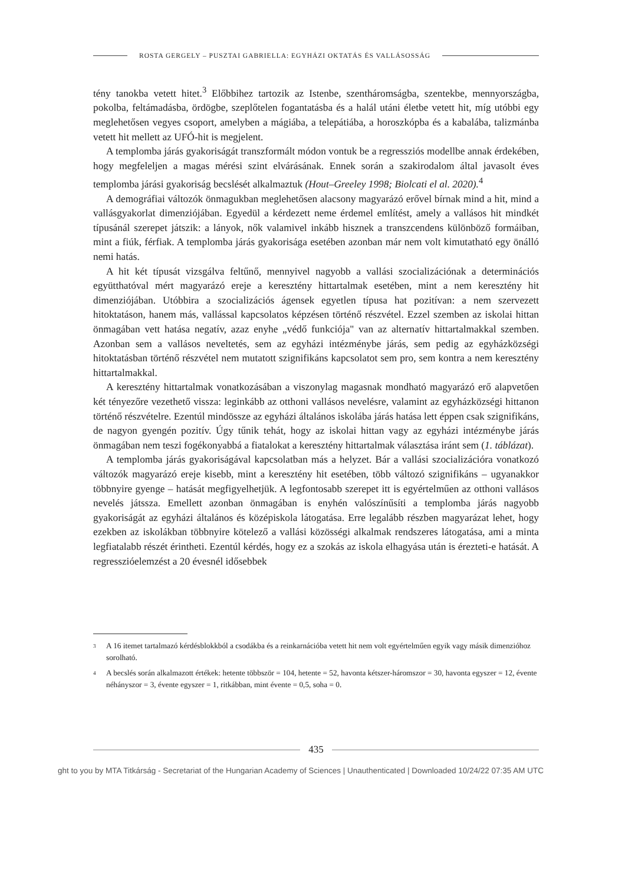ROSTA GERGELY – PUSZTAI GABRIELLA: EGYHÁZI OKTATÁS ÉS VALLÁSOSSÁG
tény tanokba vetett hitet.<sup>3</sup> Előbbihez tartozik az Istenbe, szentháromságba, szentekbe, mennyországba, pokolba, feltámadásba, ördögbe, szeplőtelen fogantatásba és a halál utáni életbe vetett hit, míg utóbbi egy meglehetősen vegyes csoport, amelyben a mágiába, a telepátiába, a horoszkópba és a kabalába, talizmánba vetett hit mellett az UFÓ-hit is megjelent.
A templomba járás gyakoriságát transzformált módon vontuk be a regressziós modellbe annak érdekében, hogy megfeleljen a magas mérési szint elvárásának. Ennek során a szakirodalom által javasolt éves templomba járási gyakoriság becslését alkalmaztuk (Hout–Greeley 1998; Biolcati el al. 2020).<sup>4</sup>
A demográfiai változók önmagukban meglehetősen alacsony magyarázó erővel bírnak mind a hit, mind a vallásgyakorlat dimenziójában. Egyedül a kérdezett neme érdemel említést, amely a vallásos hit mindkét típusánál szerepet játszik: a lányok, nők valamivel inkább hisznek a transzcendens különböző formáiban, mint a fiúk, férfiak. A templomba járás gyakorisága esetében azonban már nem volt kimutatható egy önálló nemi hatás.
A hit két típusát vizsgálva feltűnő, mennyivel nagyobb a vallási szocializációnak a determinációs együtthatóval mért magyarázó ereje a keresztény hittartalmak esetében, mint a nem keresztény hit dimenziójában. Utóbbira a szocializációs ágensek egyetlen típusa hat pozitívan: a nem szervezett hitoktatáson, hanem más, vallással kapcsolatos képzésen történő részvétel. Ezzel szemben az iskolai hittan önmagában vett hatása negatív, azaz enyhe „védő funkciója" van az alternatív hittartalmakkal szemben. Azonban sem a vallásos neveltetés, sem az egyházi intézménybe járás, sem pedig az egyházközségi hitoktatásban történő részvétel nem mutatott szignifikáns kapcsolatot sem pro, sem kontra a nem keresztény hittartalmakkal.
A keresztény hittartalmak vonatkozásában a viszonylag magasnak mondható magyarázó erő alapvetően két tényezőre vezethető vissza: leginkább az otthoni vallásos nevelésre, valamint az egyházközségi hittanon történő részvételre. Ezentúl mindössze az egyházi általános iskolába járás hatása lett éppen csak szignifikáns, de nagyon gyengén pozitív. Úgy tűnik tehát, hogy az iskolai hittan vagy az egyházi intézménybe járás önmagában nem teszi fogékonyabbá a fiatalokat a keresztény hittartalmak választása iránt sem (1. táblázat).
A templomba járás gyakoriságával kapcsolatban más a helyzet. Bár a vallási szocializációra vonatkozó változók magyarázó ereje kisebb, mint a keresztény hit esetében, több változó szignifikáns – ugyanakkor többnyire gyenge – hatását megfigyelhetjük. A legfontosabb szerepet itt is egyértelműen az otthoni vallásos nevelés játssza. Emellett azonban önmagában is enyhén valószínűsíti a templomba járás nagyobb gyakoriságát az egyházi általános és középiskola látogatása. Erre legalább részben magyarázat lehet, hogy ezekben az iskolákban többnyire kötelező a vallási közösségi alkalmak rendszeres látogatása, ami a minta legfiatalabb részét érintheti. Ezentúl kérdés, hogy ez a szokás az iskola elhagyása után is érezteti-e hatását. A regresszióelemzést a 20 évesnél idősebbek
<sup>3</sup> A 16 itemet tartalmazó kérdésblokkból a csodákba és a reinkarnációba vetett hit nem volt egyértelműen egyik vagy másik dimenzióhoz sorolható.
<sup>4</sup> A becslés során alkalmazott értékek: hetente többször = 104, hetente = 52, havonta kétszer-háromszor = 30, havonta egyszer = 12, évente néhányszor = 3, évente egyszer = 1, ritkábban, mint évente = 0,5, soha = 0.
435
ght to you by MTA Titkárság - Secretariat of the Hungarian Academy of Sciences | Unauthenticated | Downloaded 10/24/22 07:35 AM UTC